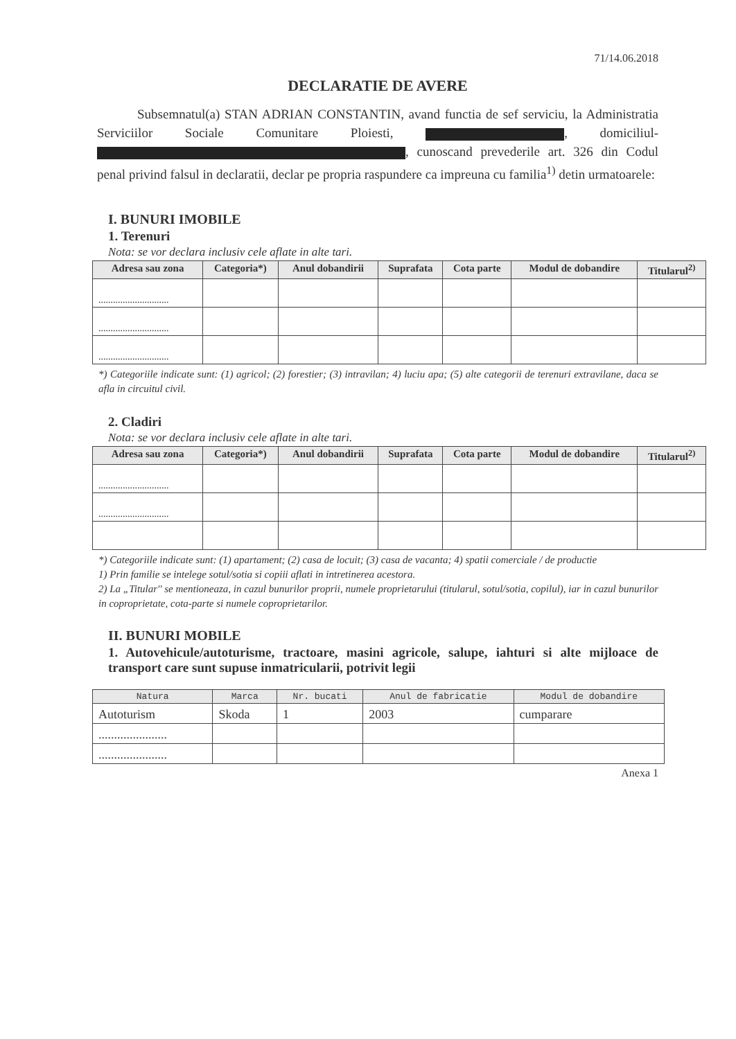71/14.06.2018
DECLARATIE DE AVERE
Subsemnatul(a) STAN ADRIAN CONSTANTIN, avand functia de sef serviciu, la Administratia Serviciilor Sociale Comunitare Ploiesti, , domiciliul- , cunoscand prevederile art. 326 din Codul penal privind falsul in declaratii, declar pe propria raspundere ca impreuna cu familia<sup>1)</sup> detin urmatoarele:
I. BUNURI IMOBILE
1. Terenuri
Nota: se vor declara inclusiv cele aflate in alte tari.
| Adresa sau zona | Categoria*) | Anul dobandirii | Suprafata | Cota parte | Modul de dobandire | Titularul<sup>2)</sup> |
| --- | --- | --- | --- | --- | --- | --- |
| ............................. | | | | | | |
| ............................. | | | | | | |
| ............................. | | | | | | |
*) Categoriile indicate sunt: (1) agricol; (2) forestier; (3) intravilan; 4) luciu apa; (5) alte categorii de terenuri extravilane, daca se afla in circuitul civil.
2. Cladiri
Nota: se vor declara inclusiv cele aflate in alte tari.
| Adresa sau zona | Categoria*) | Anul dobandirii | Suprafata | Cota parte | Modul de dobandire | Titularul<sup>2)</sup> |
| --- | --- | --- | --- | --- | --- | --- |
| ............................. | | | | | | |
| ............................. | | | | | | |
*) Categoriile indicate sunt: (1) apartament; (2) casa de locuit; (3) casa de vacanta; 4) spatii comerciale / de productie
1) Prin familie se intelege sotul/sotia si copiii aflati in intretinerea acestora.
2) La „Titular'' se mentioneaza, in cazul bunurilor proprii, numele proprietarului (titularul, sotul/sotia, copilul), iar in cazul bunurilor in coproprietate, cota-parte si numele coproprietarilor.
II. BUNURI MOBILE
1. Autovehicule/autoturisme, tractoare, masini agricole, salupe, iahturi si alte mijloace de transport care sunt supuse inmatricularii, potrivit legii
| Natura | Marca | Nr. bucati | Anul de fabricatie | Modul de dobandire |
| --- | --- | --- | --- | --- |
| Autoturism | Skoda | 1 | 2003 | cumparare |
| ...................... | | | | |
| ...................... | | | | |
Anexa 1